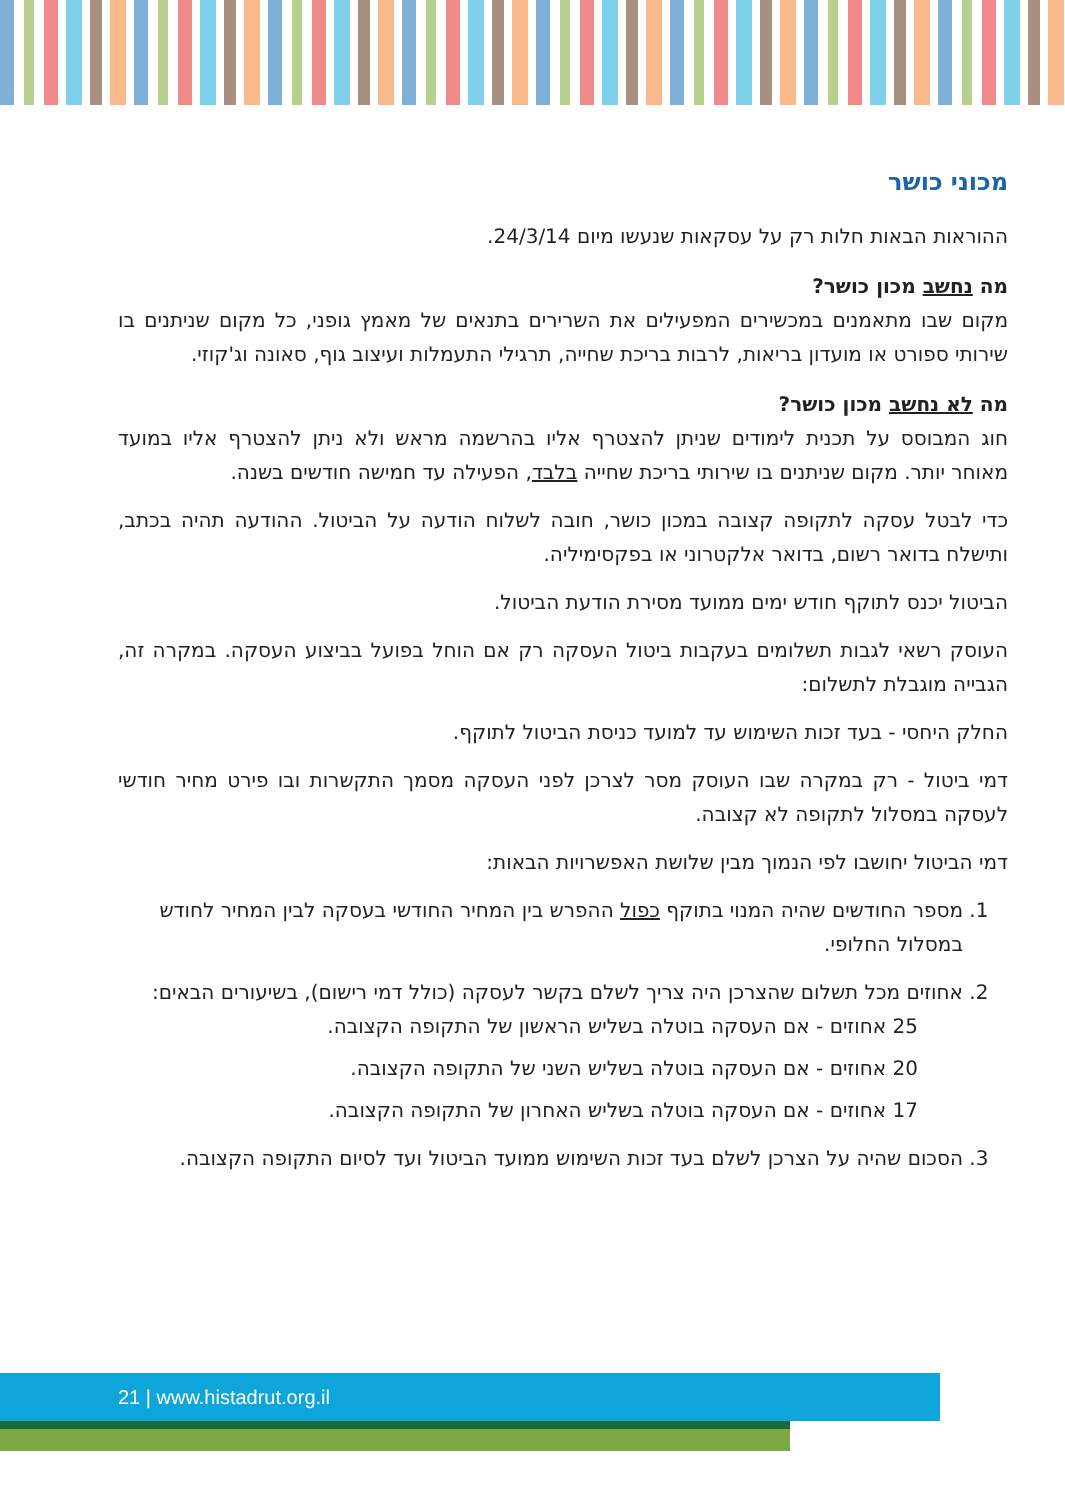מכוני כושר
ההוראות הבאות חלות רק על עסקאות שנעשו מיום 24/3/14.
מה נחשב מכון כושר?
מקום שבו מתאמנים במכשירים המפעילים את השרירים בתנאים של מאמץ גופני, כל מקום שניתנים בו שירותי ספורט או מועדון בריאות, לרבות בריכת שחייה, תרגילי התעמלות ועיצוב גוף, סאונה וג'קוזי.
מה לא נחשב מכון כושר?
חוג המבוסס על תכנית לימודים שניתן להצטרף אליו בהרשמה מראש ולא ניתן להצטרף אליו במועד מאוחר יותר. מקום שניתנים בו שירותי בריכת שחייה בלבד, הפעילה עד חמישה חודשים בשנה.
כדי לבטל עסקה לתקופה קצובה במכון כושר, חובה לשלוח הודעה על הביטול. ההודעה תהיה בכתב, ותישלח בדואר רשום, בדואר אלקטרוני או בפקסימיליה.
הביטול יכנס לתוקף חודש ימים ממועד מסירת הודעת הביטול.
העוסק רשאי לגבות תשלומים בעקבות ביטול העסקה רק אם הוחל בפועל בביצוע העסקה. במקרה זה, הגבייה מוגבלת לתשלום:
החלק היחסי - בעד זכות השימוש עד למועד כניסת הביטול לתוקף.
דמי ביטול - רק במקרה שבו העוסק מסר לצרכן לפני העסקה מסמך התקשרות ובו פירט מחיר חודשי לעסקה במסלול לתקופה לא קצובה.
דמי הביטול יחושבו לפי הנמוך מבין שלושת האפשרויות הבאות:
1. מספר החודשים שהיה המנוי בתוקף כפול ההפרש בין המחיר החודשי בעסקה לבין המחיר לחודש במסלול החלופי.
2. אחוזים מכל תשלום שהצרכן היה צריך לשלם בקשר לעסקה (כולל דמי רישום), בשיעורים הבאים:
25 אחוזים - אם העסקה בוטלה בשליש הראשון של התקופה הקצובה.
20 אחוזים - אם העסקה בוטלה בשליש השני של התקופה הקצובה.
17 אחוזים - אם העסקה בוטלה בשליש האחרון של התקופה הקצובה.
3. הסכום שהיה על הצרכן לשלם בעד זכות השימוש ממועד הביטול ועד לסיום התקופה הקצובה.
21 | www.histadrut.org.il